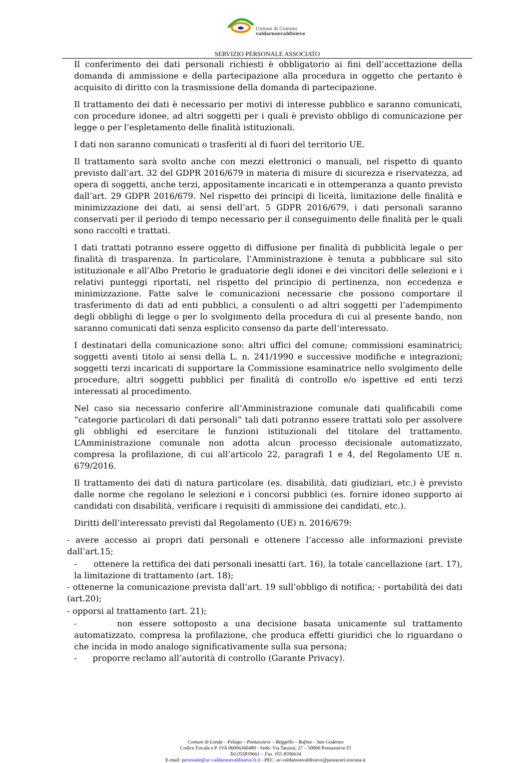Unione di Comuni
valdarnoevaldisieve
SERVIZIO PERSONALE ASSOCIATO
Il conferimento dei dati personali richiesti è obbligatorio ai fini dell’accettazione della domanda di ammissione e della partecipazione alla procedura in oggetto che pertanto è acquisito di diritto con la trasmissione della domanda di partecipazione.
Il trattamento dei dati è necessario per motivi di interesse pubblico e saranno comunicati, con procedure idonee, ad altri soggetti per i quali è previsto obbligo di comunicazione per legge o per l’espletamento delle finalità istituzionali.
I dati non saranno comunicati o trasferiti al di fuori del territorio UE.
Il trattamento sarà svolto anche con mezzi elettronici o manuali, nel rispetto di quanto previsto dall’art. 32 del GDPR 2016/679 in materia di misure di sicurezza e riservatezza, ad opera di soggetti, anche terzi, appositamente incaricati e in ottemperanza a quanto previsto dall’art. 29 GDPR 2016/679. Nel rispetto dei principi di liceità, limitazione delle finalità e minimizzazione dei dati, ai sensi dell’art. 5 GDPR 2016/679, i dati personali saranno conservati per il periodo di tempo necessario per il conseguimento delle finalità per le quali sono raccolti e trattati.
I dati trattati potranno essere oggetto di diffusione per finalità di pubblicità legale o per finalità di trasparenza. In particolare, l’Amministrazione è tenuta a pubblicare sul sito istituzionale e all’Albo Pretorio le graduatorie degli idonei e dei vincitori delle selezioni e i relativi punteggi riportati, nel rispetto del principio di pertinenza, non eccedenza e minimizzazione. Fatte salve le comunicazioni necessarie che possono comportare il trasferimento di dati ad enti pubblici, a consulenti o ad altri soggetti per l’adempimento degli obblighi di legge o per lo svolgimento della procedura di cui al presente bando, non saranno comunicati dati senza esplicito consenso da parte dell’interessato.
I destinatari della comunicazione sono: altri uffici del comune; commissioni esaminatrici; soggetti aventi titolo ai sensi della L. n. 241/1990 e successive modifiche e integrazioni; soggetti terzi incaricati di supportare la Commissione esaminatrice nello svolgimento delle procedure, altri soggetti pubblici per finalità di controllo e/o ispettive ed enti terzi interessati al procedimento.
Nel caso sia necessario conferire all’Amministrazione comunale dati qualificabili come “categorie particolari di dati personali” tali dati potranno essere trattati solo per assolvere gli obblighi ed esercitare le funzioni istituzionali del titolare del trattamento. L’Amministrazione comunale non adotta alcun processo decisionale automatizzato, compresa la profilazione, di cui all’articolo 22, paragrafi 1 e 4, del Regolamento UE n. 679/2016.
Il trattamento dei dati di natura particolare (es. disabilità, dati giudiziari, etc.) è previsto dalle norme che regolano le selezioni e i concorsi pubblici (es. fornire idoneo supporto ai candidati con disabilità, verificare i requisiti di ammissione dei candidati, etc.).
Diritti dell’interessato previsti dal Regolamento (UE) n. 2016/679:
- avere accesso ai propri dati personali e ottenere l’accesso alle informazioni previste dall’art.15;
- ottenere la rettifica dei dati personali inesatti (art. 16), la totale cancellazione (art. 17), la limitazione di trattamento (art. 18);
- ottenerne la comunicazione prevista dall’art. 19 sull’obbligo di notifica; - portabilità dei dati (art.20);
- opporsi al trattamento (art. 21);
- non essere sottoposto a una decisione basata unicamente sul trattamento automatizzato, compresa la profilazione, che produca effetti giuridici che lo riguardano o che incida in modo analogo significativamente sulla sua persona;
- proporre reclamo all’autorità di controllo (Garante Privacy).
Comuni di Londa – Pelago – Pontassieve – Reggello – Rufina – San Godenzo
Codice Fiscale e P. IVA 06096360489 - Sede: Via Tanzini, 27 – 50060 Pontassieve FI
Tel.055839661 – Fax. 055 8396634
E-mail: personale@uc-valdarnoevaldisieve.fi.it - PEC: uc-valdarnoevaldisieve@postacert.toscana.it